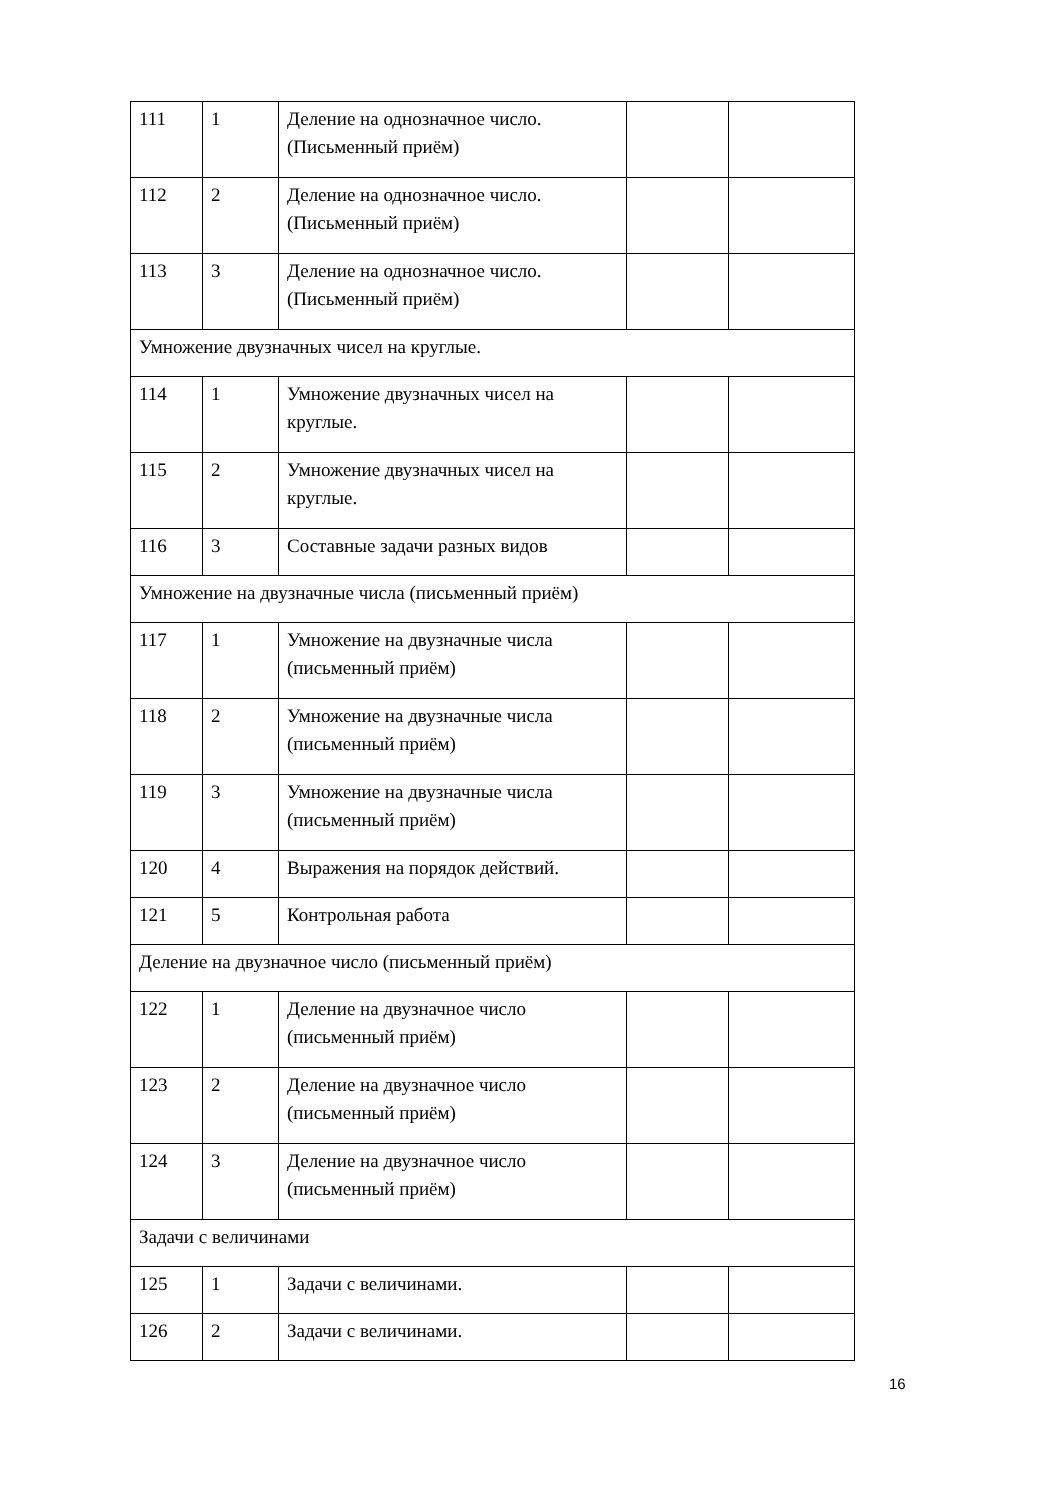| 111 | 1 | Деление на однозначное число. (Письменный приём) | | |
| 112 | 2 | Деление на однозначное число. (Письменный приём) | | |
| 113 | 3 | Деление на однозначное число. (Письменный приём) | | |
| Умножение двузначных чисел на круглые. | | | | |
| 114 | 1 | Умножение двузначных чисел на круглые. | | |
| 115 | 2 | Умножение двузначных чисел на круглые. | | |
| 116 | 3 | Составные задачи разных видов | | |
| Умножение на двузначные числа (письменный приём) | | | | |
| 117 | 1 | Умножение на двузначные числа (письменный приём) | | |
| 118 | 2 | Умножение на двузначные числа (письменный приём) | | |
| 119 | 3 | Умножение на двузначные числа (письменный приём) | | |
| 120 | 4 | Выражения на порядок действий. | | |
| 121 | 5 | Контрольная работа | | |
| Деление на двузначное число (письменный приём) | | | | |
| 122 | 1 | Деление на двузначное число (письменный приём) | | |
| 123 | 2 | Деление на двузначное число (письменный приём) | | |
| 124 | 3 | Деление на двузначное число (письменный приём) | | |
| Задачи с величинами | | | | |
| 125 | 1 | Задачи с величинами. | | |
| 126 | 2 | Задачи с величинами. | | |
16